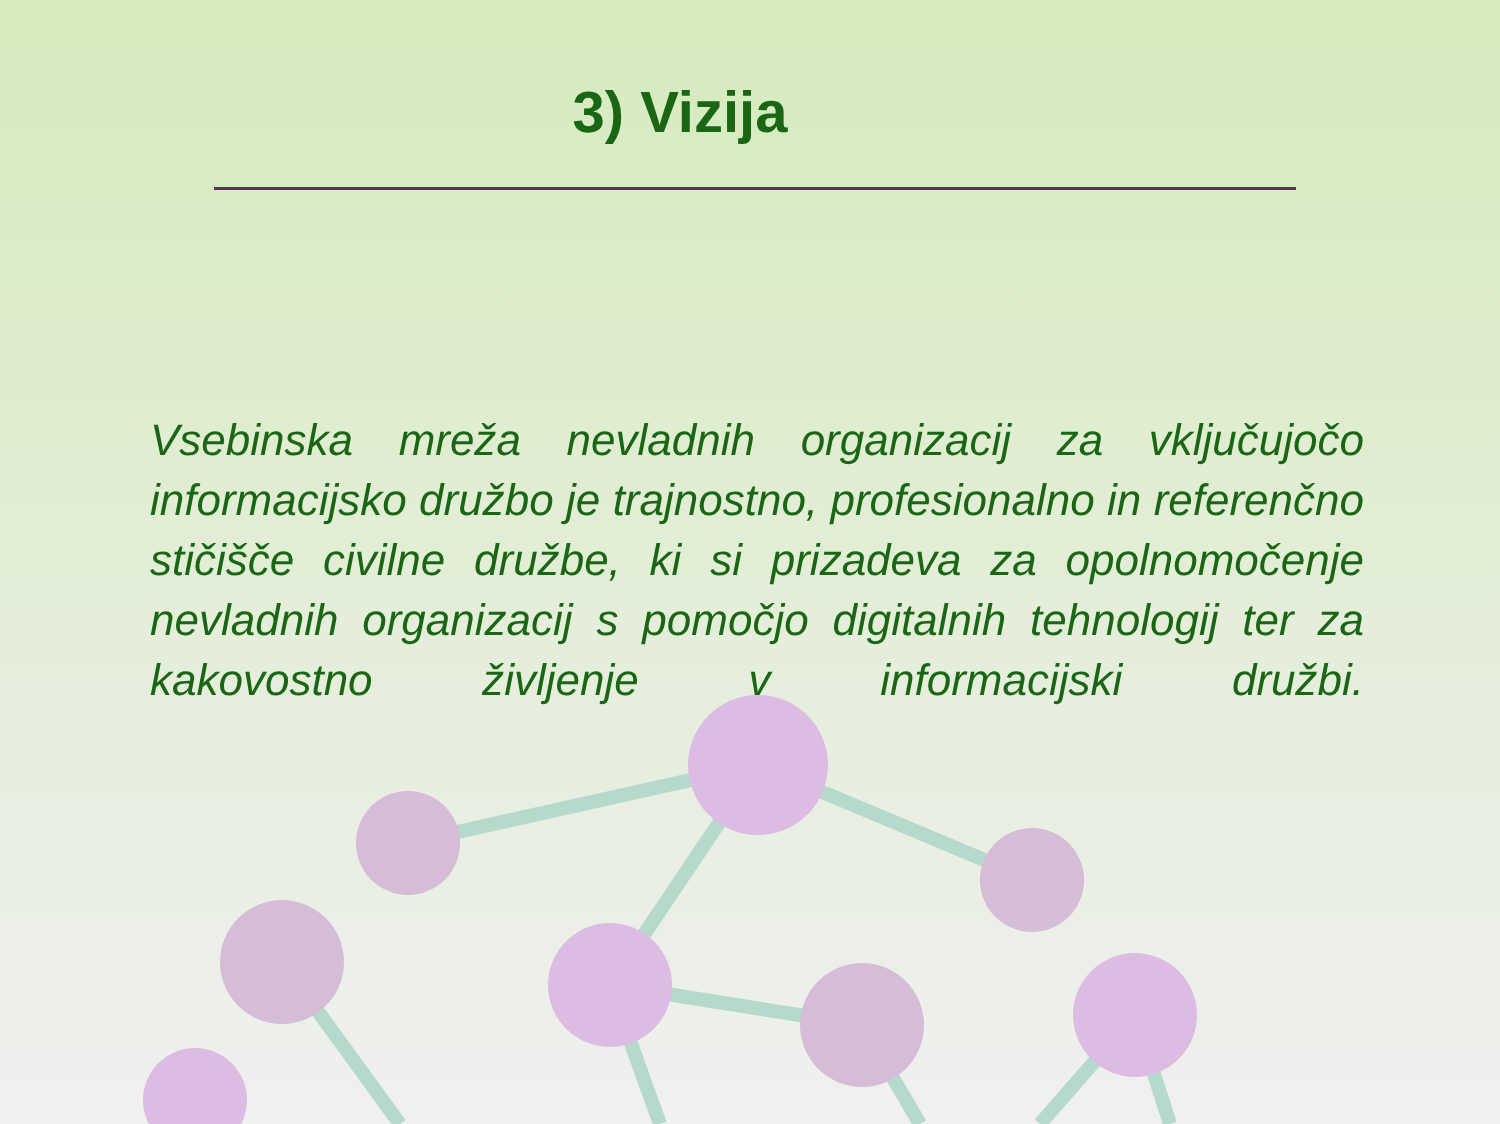3) Vizija
Vsebinska mreža nevladnih organizacij za vključujočo informacijsko družbo je trajnostno, profesionalno in referenčno stičišče civilne družbe, ki si prizadeva za opolnomočenje nevladnih organizacij s pomočjo digitalnih tehnologij ter za kakovostno življenje v informacijski družbi.